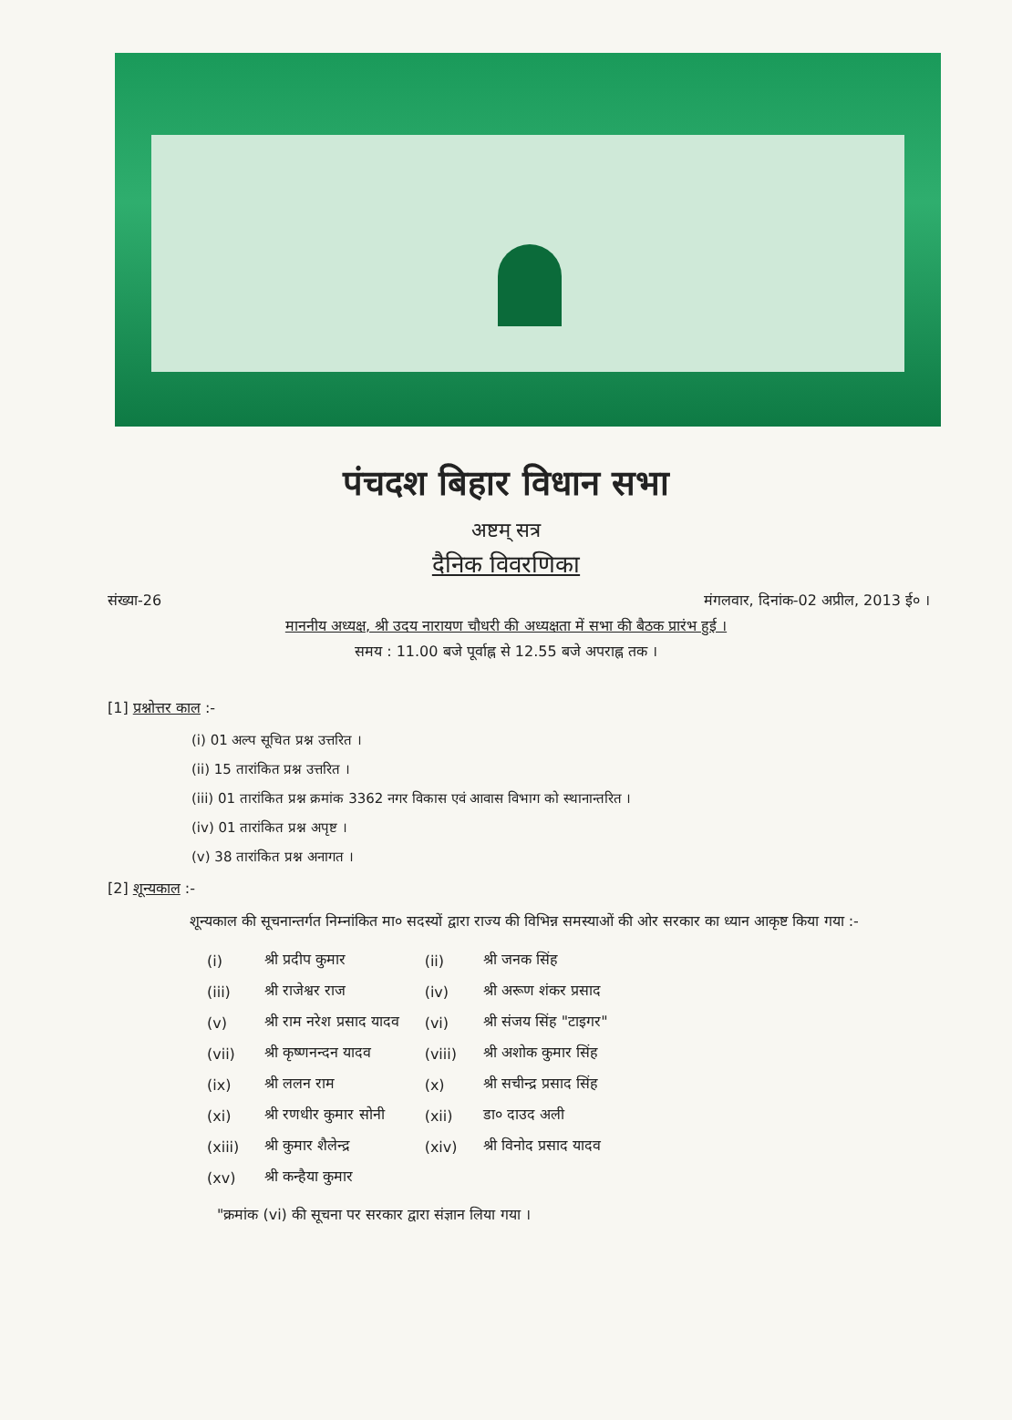पंचदश बिहार विधान सभा
अष्टम् सत्र
दैनिक विवरणिका
संख्या-26 मंगलवार, दिनांक-02 अप्रील, 2013 ई० ।
माननीय अध्यक्ष, श्री उदय नारायण चौधरी की अध्यक्षता में सभा की बैठक प्रारंभ हुई ।
समय : 11.00 बजे पूर्वाह्न से 12.55 बजे अपराह्न तक ।
[1] प्रश्नोत्तर काल :-
(i) 01 अल्प सूचित प्रश्न उत्तरित ।
(ii) 15 तारांकित प्रश्न उत्तरित ।
(iii) 01 तारांकित प्रश्न क्रमांक 3362 नगर विकास एवं आवास विभाग को स्थानान्तरित ।
(iv) 01 तारांकित प्रश्न अपृष्ट ।
(v) 38 तारांकित प्रश्न अनागत ।
[2] शून्यकाल :-
शून्यकाल की सूचनान्तर्गत निम्नांकित मा० सदस्यों द्वारा राज्य की विभिन्न समस्याओं की ओर सरकार का ध्यान आकृष्ट किया गया :-
| (i) | श्री प्रदीप कुमार | (ii) | श्री जनक सिंह |
| (iii) | श्री राजेश्वर राज | (iv) | श्री अरूण शंकर प्रसाद |
| (v) | श्री राम नरेश प्रसाद यादव | (vi) | श्री संजय सिंह "टाइगर" |
| (vii) | श्री कृष्णनन्दन यादव | (viii) | श्री अशोक कुमार सिंह |
| (ix) | श्री ललन राम | (x) | श्री सचीन्द्र प्रसाद सिंह |
| (xi) | श्री रणधीर कुमार सोनी | (xii) | डा० दाउद अली |
| (xiii) | श्री कुमार शैलेन्द्र | (xiv) | श्री विनोद प्रसाद यादव |
| (xv) | श्री कन्हैया कुमार | | |
"क्रमांक (vi) की सूचना पर सरकार द्वारा संज्ञान लिया गया ।